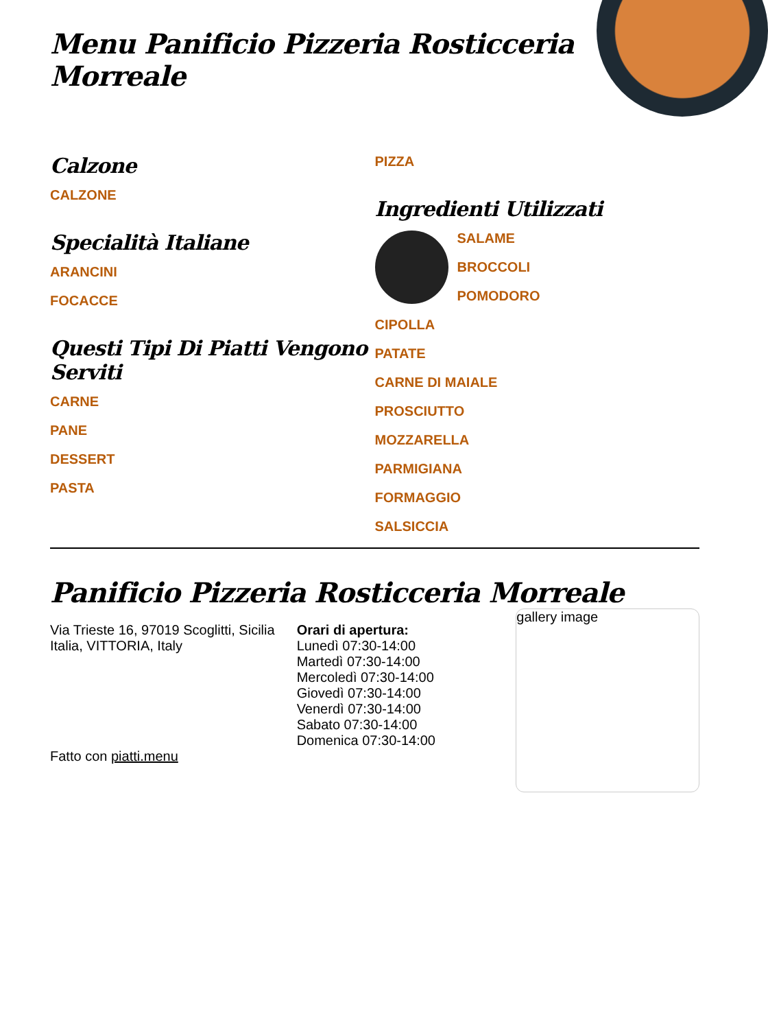Menu Panificio Pizzeria Rosticceria Morreale
Calzone
CALZONE
Specialità Italiane
ARANCINI
FOCACCE
Questi Tipi Di Piatti Vengono Serviti
CARNE
PANE
DESSERT
PASTA
PIZZA
Ingredienti Utilizzati
SALAME
BROCCOLI
POMODORO
CIPOLLA
PATATE
CARNE DI MAIALE
PROSCIUTTO
MOZZARELLA
PARMIGIANA
FORMAGGIO
SALSICCIA
Panificio Pizzeria Rosticceria Morreale
Via Trieste 16, 97019 Scoglitti, Sicilia Italia, VITTORIA, Italy
Fatto con piatti.menu
Orari di apertura:
Lunedì 07:30-14:00
Martedì 07:30-14:00
Mercoledì 07:30-14:00
Giovedì 07:30-14:00
Venerdì 07:30-14:00
Sabato 07:30-14:00
Domenica 07:30-14:00
gallery image